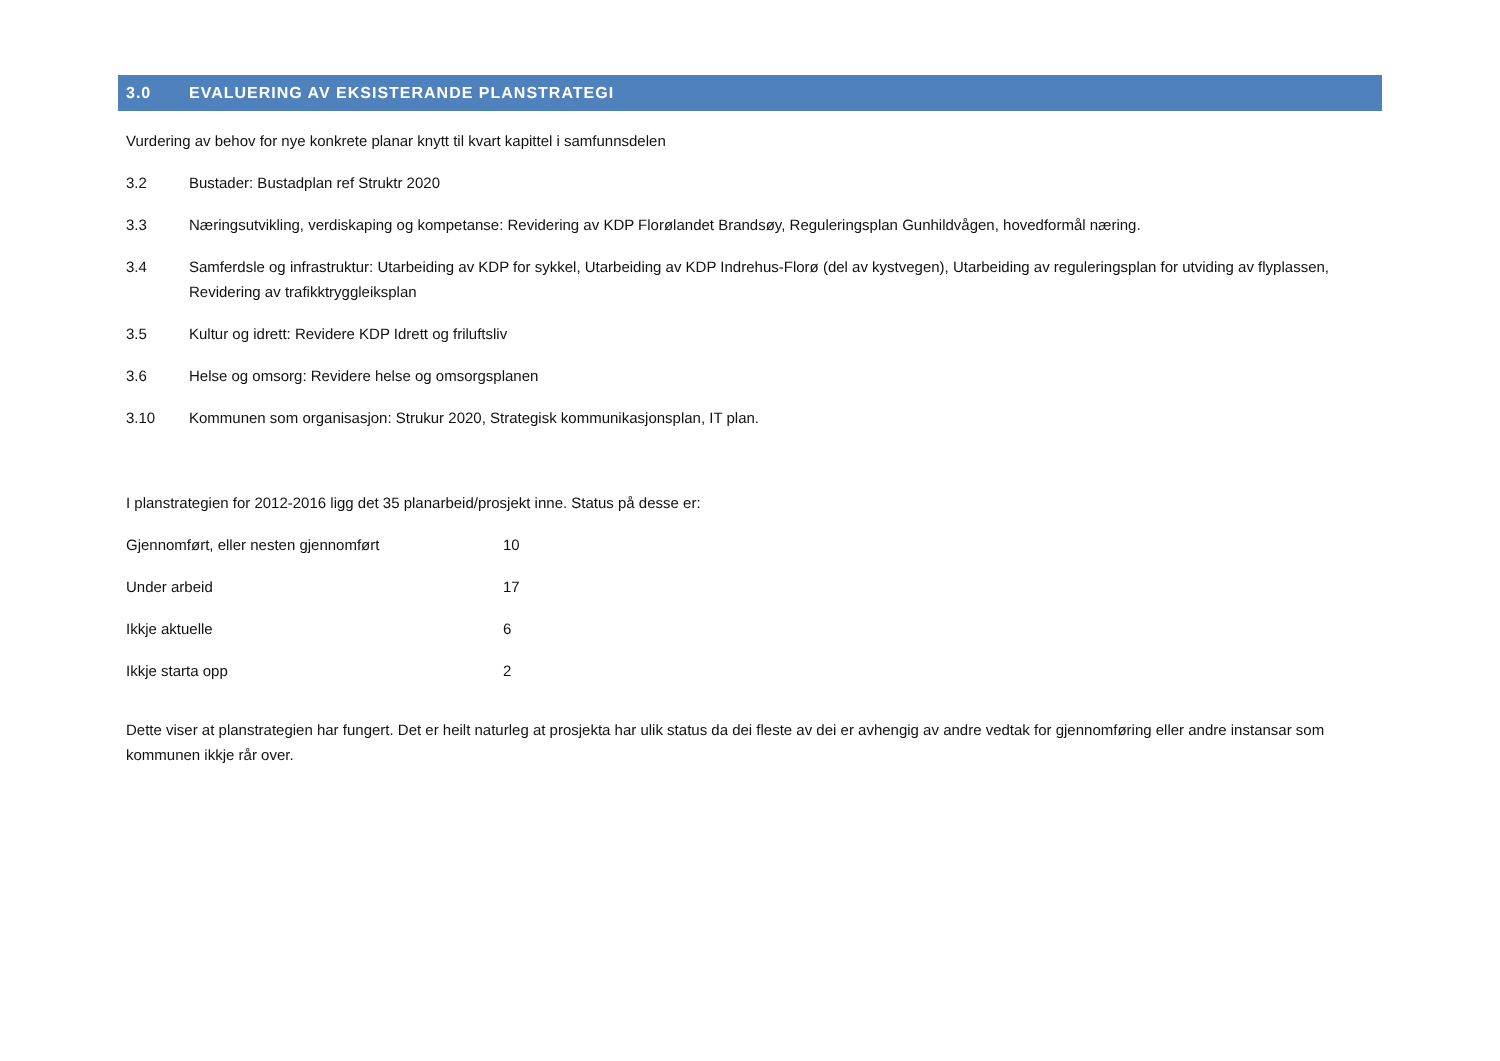3.0 EVALUERING AV EKSISTERANDE PLANSTRATEGI
Vurdering av behov for nye konkrete planar knytt til kvart kapittel i samfunnsdelen
3.2 Bustader: Bustadplan ref Struktr 2020
3.3 Næringsutvikling, verdiskaping og kompetanse: Revidering av KDP Florølandet Brandsøy, Reguleringsplan Gunhildvågen, hovedformål næring.
3.4 Samferdsle og infrastruktur: Utarbeiding av KDP for sykkel, Utarbeiding av KDP Indrehus-Florø (del av kystvegen), Utarbeiding av reguleringsplan for utviding av flyplassen, Revidering av trafikktryggleiksplan
3.5 Kultur og idrett: Revidere KDP Idrett og friluftsliv
3.6 Helse og omsorg: Revidere helse og omsorgsplanen
3.10 Kommunen som organisasjon: Strukur 2020, Strategisk kommunikasjonsplan, IT plan.
I planstrategien for 2012-2016 ligg det 35 planarbeid/prosjekt inne. Status på desse er:
| Gjennomført, eller nesten gjennomført | 10 |
| Under arbeid | 17 |
| Ikkje aktuelle | 6 |
| Ikkje starta opp | 2 |
Dette viser at planstrategien har fungert. Det er heilt naturleg at prosjekta har ulik status da dei fleste av dei er avhengig av andre vedtak for gjennomføring eller andre instansar som kommunen ikkje rår over.